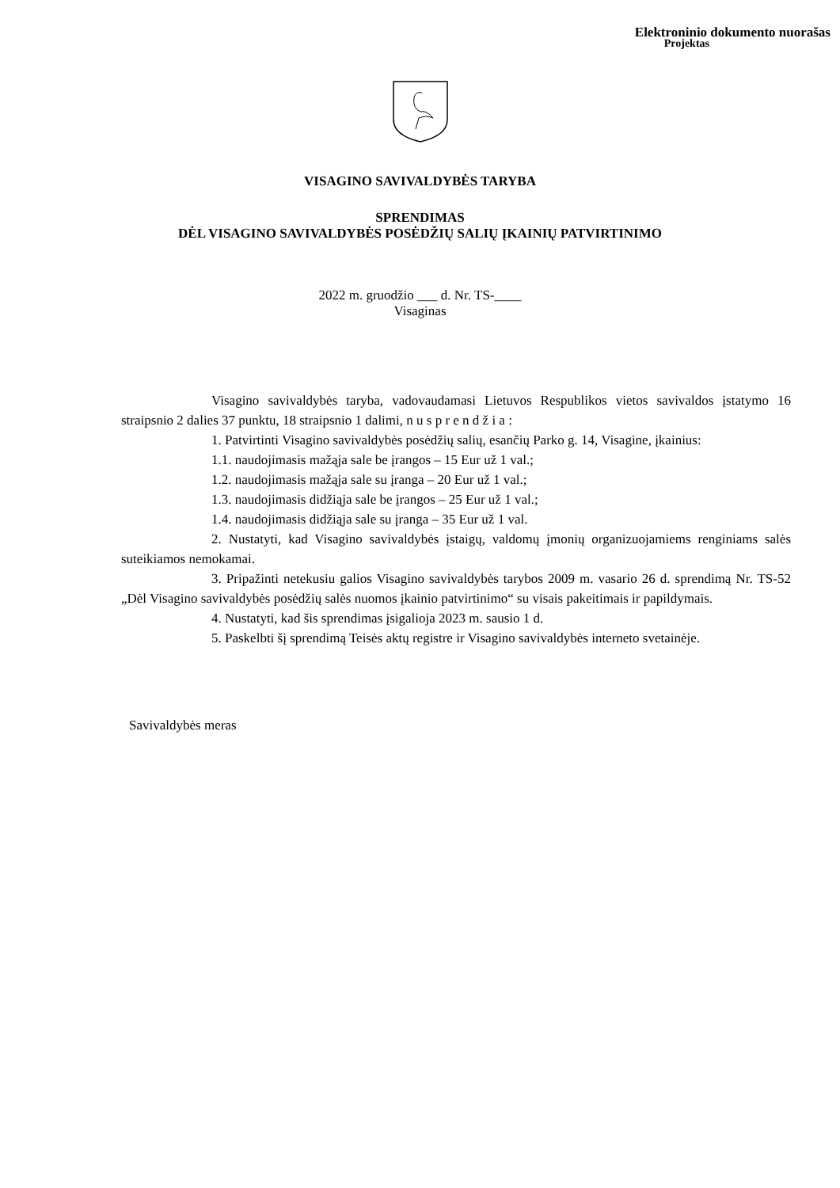Elektroninio dokumento nuorašas
Projektas
VISAGINO SAVIVALDYBĖS TARYBA
SPRENDIMAS
DĖL VISAGINO SAVIVALDYBĖS POSĖDŽIŲ SALIŲ ĮKAINIŲ PATVIRTINIMO
2022 m. gruodžio ___ d. Nr. TS-____
Visaginas
Visagino savivaldybės taryba, vadovaudamasi Lietuvos Respublikos vietos savivaldos įstatymo 16 straipsnio 2 dalies 37 punktu, 18 straipsnio 1 dalimi, n u s p r e n d ž i a :
1. Patvirtinti Visagino savivaldybės posėdžių salių, esančių Parko g. 14, Visagine, įkainius:
1.1. naudojimasis mažąja sale be įrangos – 15 Eur už 1 val.;
1.2. naudojimasis mažąja sale su įranga – 20 Eur už 1 val.;
1.3. naudojimasis didžiąja sale be įrangos – 25 Eur už 1 val.;
1.4. naudojimasis didžiąja sale su įranga – 35 Eur už 1 val.
2. Nustatyti, kad Visagino savivaldybės įstaigų, valdomų įmonių organizuojamiems renginiams salės suteikiamos nemokamai.
3. Pripažinti netekusiu galios Visagino savivaldybės tarybos 2009 m. vasario 26 d. sprendimą Nr. TS-52 „Dėl Visagino savivaldybės posėdžių salės nuomos įkainio patvirtinimo“ su visais pakeitimais ir papildymais.
4. Nustatyti, kad šis sprendimas įsigalioja 2023 m. sausio 1 d.
5. Paskelbti šį sprendimą Teisės aktų registre ir Visagino savivaldybės interneto svetainėje.
Savivaldybės meras